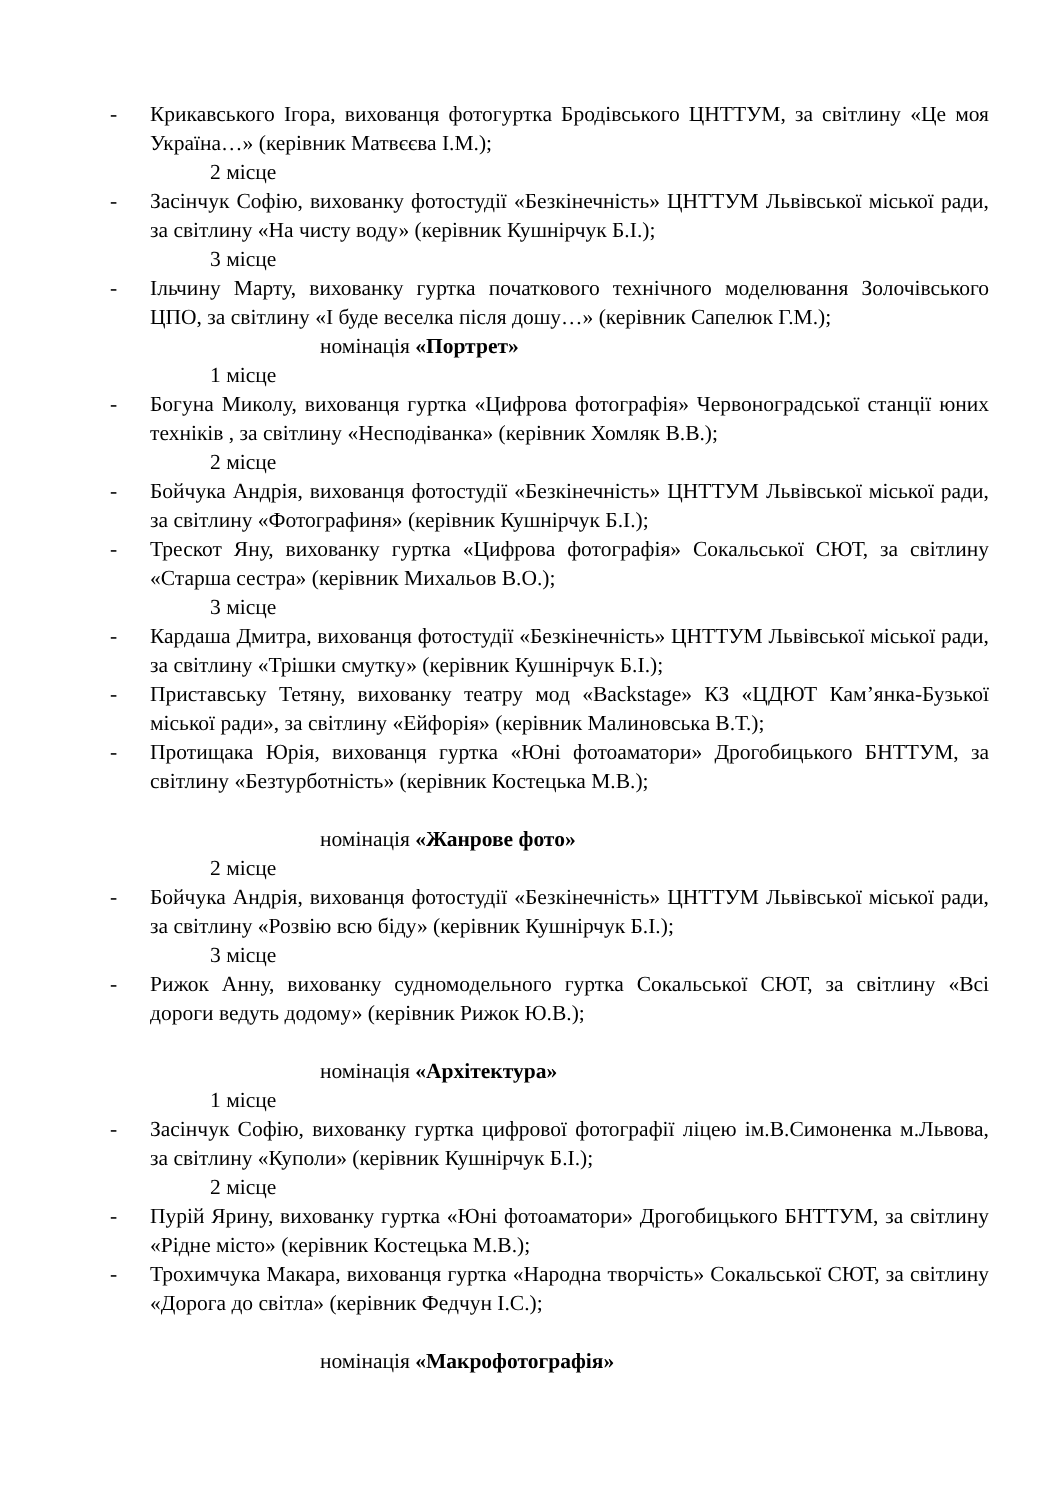- Крикавського Ігора, вихованця фотогуртка Бродівського ЦНТТУМ, за світлину «Це моя Україна…» (керівник Матвєєва І.М.);
2 місце
- Засінчук Софію, вихованку фотостудії «Безкінечність» ЦНТТУМ Львівської міської ради, за світлину «На чисту воду» (керівник Кушнірчук Б.І.);
3 місце
- Ільчину Марту, вихованку гуртка початкового технічного моделювання Золочівського ЦПО, за світлину «І буде веселка після дошу…» (керівник Сапелюк Г.М.);
номінація «Портрет»
1 місце
- Богуна Миколу, вихованця гуртка «Цифрова фотографія» Червоноградської станції юних техніків , за світлину «Несподіванка» (керівник Хомляк В.В.);
2 місце
- Бойчука Андрія, вихованця фотостудії «Безкінечність» ЦНТТУМ Львівської міської ради, за світлину «Фотографиня» (керівник Кушнірчук Б.І.);
- Трескот Яну, вихованку гуртка «Цифрова фотографія» Сокальської СЮТ, за світлину «Старша сестра» (керівник Михальов В.О.);
3 місце
- Кардаша Дмитра, вихованця фотостудії «Безкінечність» ЦНТТУМ Львівської міської ради, за світлину «Трішки смутку» (керівник Кушнірчук Б.І.);
- Приставську Тетяну, вихованку театру мод «Backstage» КЗ «ЦДЮТ Кам’янка-Бузької міської ради», за світлину «Ейфорія» (керівник Малиновська В.Т.);
- Протищака Юрія, вихованця гуртка «Юні фотоаматори» Дрогобицького БНТТУМ, за світлину «Безтурботність» (керівник Костецька М.В.);
номінація «Жанрове фото»
2 місце
- Бойчука Андрія, вихованця фотостудії «Безкінечність» ЦНТТУМ Львівської міської ради, за світлину «Розвію всю біду» (керівник Кушнірчук Б.І.);
3 місце
- Рижок Анну, вихованку судномодельного гуртка Сокальської СЮТ, за світлину «Всі дороги ведуть додому» (керівник Рижок Ю.В.);
номінація «Архітектура»
1 місце
- Засінчук Софію, вихованку гуртка цифрової фотографії ліцею ім.В.Симоненка м.Львова, за світлину «Куполи» (керівник Кушнірчук Б.І.);
2 місце
- Пурій Ярину, вихованку гуртка «Юні фотоаматори» Дрогобицького БНТТУМ, за світлину «Рідне місто» (керівник Костецька М.В.);
- Трохимчука Макара, вихованця гуртка «Народна творчість» Сокальської СЮТ, за світлину «Дорога до світла» (керівник Федчун І.С.);
номінація «Макрофотографія»